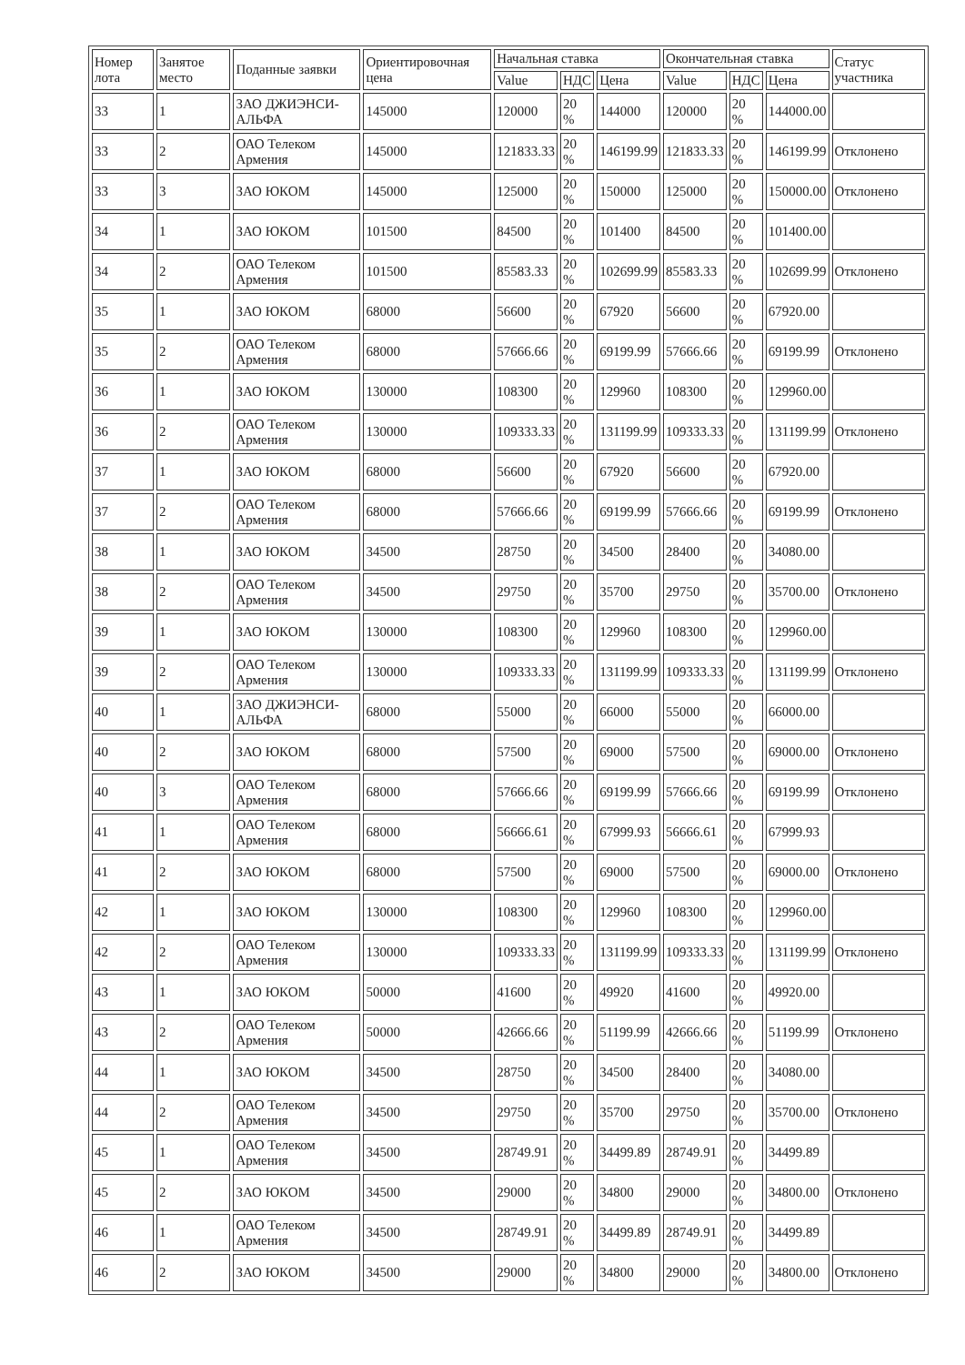| Номер лота | Занятое место | Поданные заявки | Ориентировочная цена | Начальная ставка | | | Окончательная ставка | | | Статус участника |
| --- | --- | --- | --- | --- | --- | --- | --- | --- | --- | --- |
| | | | | Value | НДС | Цена | Value | НДС | Цена | |
| 33 | 1 | ЗАО ДЖИЭНСИ-АЛЬФА | 145000 | 120000 | 20 % | 144000 | 120000 | 20 % | 144000.00 | |
| 33 | 2 | ОАО Телеком Армения | 145000 | 121833.33 | 20 % | 146199.99 | 121833.33 | 20 % | 146199.99 | Отклонено |
| 33 | 3 | ЗАО ЮКОМ | 145000 | 125000 | 20 % | 150000 | 125000 | 20 % | 150000.00 | Отклонено |
| 34 | 1 | ЗАО ЮКОМ | 101500 | 84500 | 20 % | 101400 | 84500 | 20 % | 101400.00 | |
| 34 | 2 | ОАО Телеком Армения | 101500 | 85583.33 | 20 % | 102699.99 | 85583.33 | 20 % | 102699.99 | Отклонено |
| 35 | 1 | ЗАО ЮКОМ | 68000 | 56600 | 20 % | 67920 | 56600 | 20 % | 67920.00 | |
| 35 | 2 | ОАО Телеком Армения | 68000 | 57666.66 | 20 % | 69199.99 | 57666.66 | 20 % | 69199.99 | Отклонено |
| 36 | 1 | ЗАО ЮКОМ | 130000 | 108300 | 20 % | 129960 | 108300 | 20 % | 129960.00 | |
| 36 | 2 | ОАО Телеком Армения | 130000 | 109333.33 | 20 % | 131199.99 | 109333.33 | 20 % | 131199.99 | Отклонено |
| 37 | 1 | ЗАО ЮКОМ | 68000 | 56600 | 20 % | 67920 | 56600 | 20 % | 67920.00 | |
| 37 | 2 | ОАО Телеком Армения | 68000 | 57666.66 | 20 % | 69199.99 | 57666.66 | 20 % | 69199.99 | Отклонено |
| 38 | 1 | ЗАО ЮКОМ | 34500 | 28750 | 20 % | 34500 | 28400 | 20 % | 34080.00 | |
| 38 | 2 | ОАО Телеком Армения | 34500 | 29750 | 20 % | 35700 | 29750 | 20 % | 35700.00 | Отклонено |
| 39 | 1 | ЗАО ЮКОМ | 130000 | 108300 | 20 % | 129960 | 108300 | 20 % | 129960.00 | |
| 39 | 2 | ОАО Телеком Армения | 130000 | 109333.33 | 20 % | 131199.99 | 109333.33 | 20 % | 131199.99 | Отклонено |
| 40 | 1 | ЗАО ДЖИЭНСИ-АЛЬФА | 68000 | 55000 | 20 % | 66000 | 55000 | 20 % | 66000.00 | |
| 40 | 2 | ЗАО ЮКОМ | 68000 | 57500 | 20 % | 69000 | 57500 | 20 % | 69000.00 | Отклонено |
| 40 | 3 | ОАО Телеком Армения | 68000 | 57666.66 | 20 % | 69199.99 | 57666.66 | 20 % | 69199.99 | Отклонено |
| 41 | 1 | ОАО Телеком Армения | 68000 | 56666.61 | 20 % | 67999.93 | 56666.61 | 20 % | 67999.93 | |
| 41 | 2 | ЗАО ЮКОМ | 68000 | 57500 | 20 % | 69000 | 57500 | 20 % | 69000.00 | Отклонено |
| 42 | 1 | ЗАО ЮКОМ | 130000 | 108300 | 20 % | 129960 | 108300 | 20 % | 129960.00 | |
| 42 | 2 | ОАО Телеком Армения | 130000 | 109333.33 | 20 % | 131199.99 | 109333.33 | 20 % | 131199.99 | Отклонено |
| 43 | 1 | ЗАО ЮКОМ | 50000 | 41600 | 20 % | 49920 | 41600 | 20 % | 49920.00 | |
| 43 | 2 | ОАО Телеком Армения | 50000 | 42666.66 | 20 % | 51199.99 | 42666.66 | 20 % | 51199.99 | Отклонено |
| 44 | 1 | ЗАО ЮКОМ | 34500 | 28750 | 20 % | 34500 | 28400 | 20 % | 34080.00 | |
| 44 | 2 | ОАО Телеком Армения | 34500 | 29750 | 20 % | 35700 | 29750 | 20 % | 35700.00 | Отклонено |
| 45 | 1 | ОАО Телеком Армения | 34500 | 28749.91 | 20 % | 34499.89 | 28749.91 | 20 % | 34499.89 | |
| 45 | 2 | ЗАО ЮКОМ | 34500 | 29000 | 20 % | 34800 | 29000 | 20 % | 34800.00 | Отклонено |
| 46 | 1 | ОАО Телеком Армения | 34500 | 28749.91 | 20 % | 34499.89 | 28749.91 | 20 % | 34499.89 | |
| 46 | 2 | ЗАО ЮКОМ | 34500 | 29000 | 20 % | 34800 | 29000 | 20 % | 34800.00 | Отклонено |